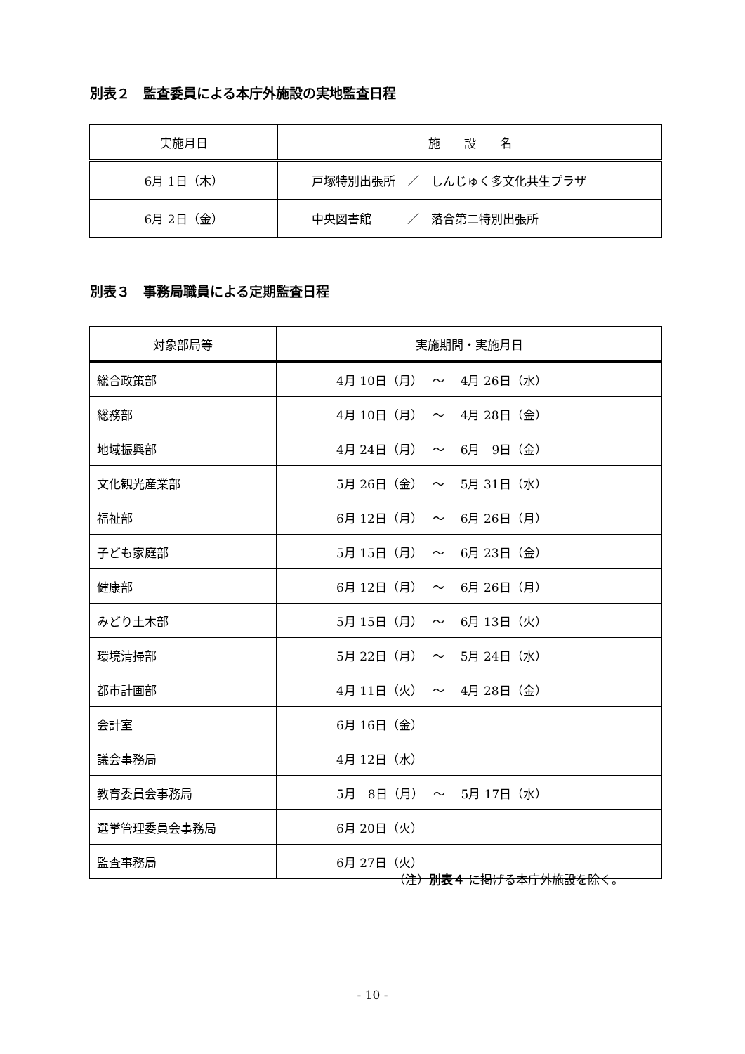別表２　監査委員による本庁外施設の実地監査日程
| 実施月日 | 施 設 名 |
| --- | --- |
| 6月 1日（木） | 戸塚特別出張所 ／ しんじゅく多文化共生プラザ |
| 6月 2日（金） | 中央図書館 ／ 落合第二特別出張所 |
別表３　事務局職員による定期監査日程
| 対象部局等 | 実施期間・実施月日 |
| --- | --- |
| 総合政策部 | 4月 10日（月） ～ 4月 26日（水） |
| 総務部 | 4月 10日（月） ～ 4月 28日（金） |
| 地域振興部 | 4月 24日（月） ～ 6月 9日（金） |
| 文化観光産業部 | 5月 26日（金） ～ 5月 31日（水） |
| 福祉部 | 6月 12日（月） ～ 6月 26日（月） |
| 子ども家庭部 | 5月 15日（月） ～ 6月 23日（金） |
| 健康部 | 6月 12日（月） ～ 6月 26日（月） |
| みどり土木部 | 5月 15日（月） ～ 6月 13日（火） |
| 環境清掃部 | 5月 22日（月） ～ 5月 24日（水） |
| 都市計画部 | 4月 11日（火） ～ 4月 28日（金） |
| 会計室 | 6月 16日（金） |
| 議会事務局 | 4月 12日（水） |
| 教育委員会事務局 | 5月 8日（月） ～ 5月 17日（水） |
| 選挙管理委員会事務局 | 6月 20日（火） |
| 監査事務局 | 6月 27日（火） |
（注）別表４ に掲げる本庁外施設を除く。
- 10 -